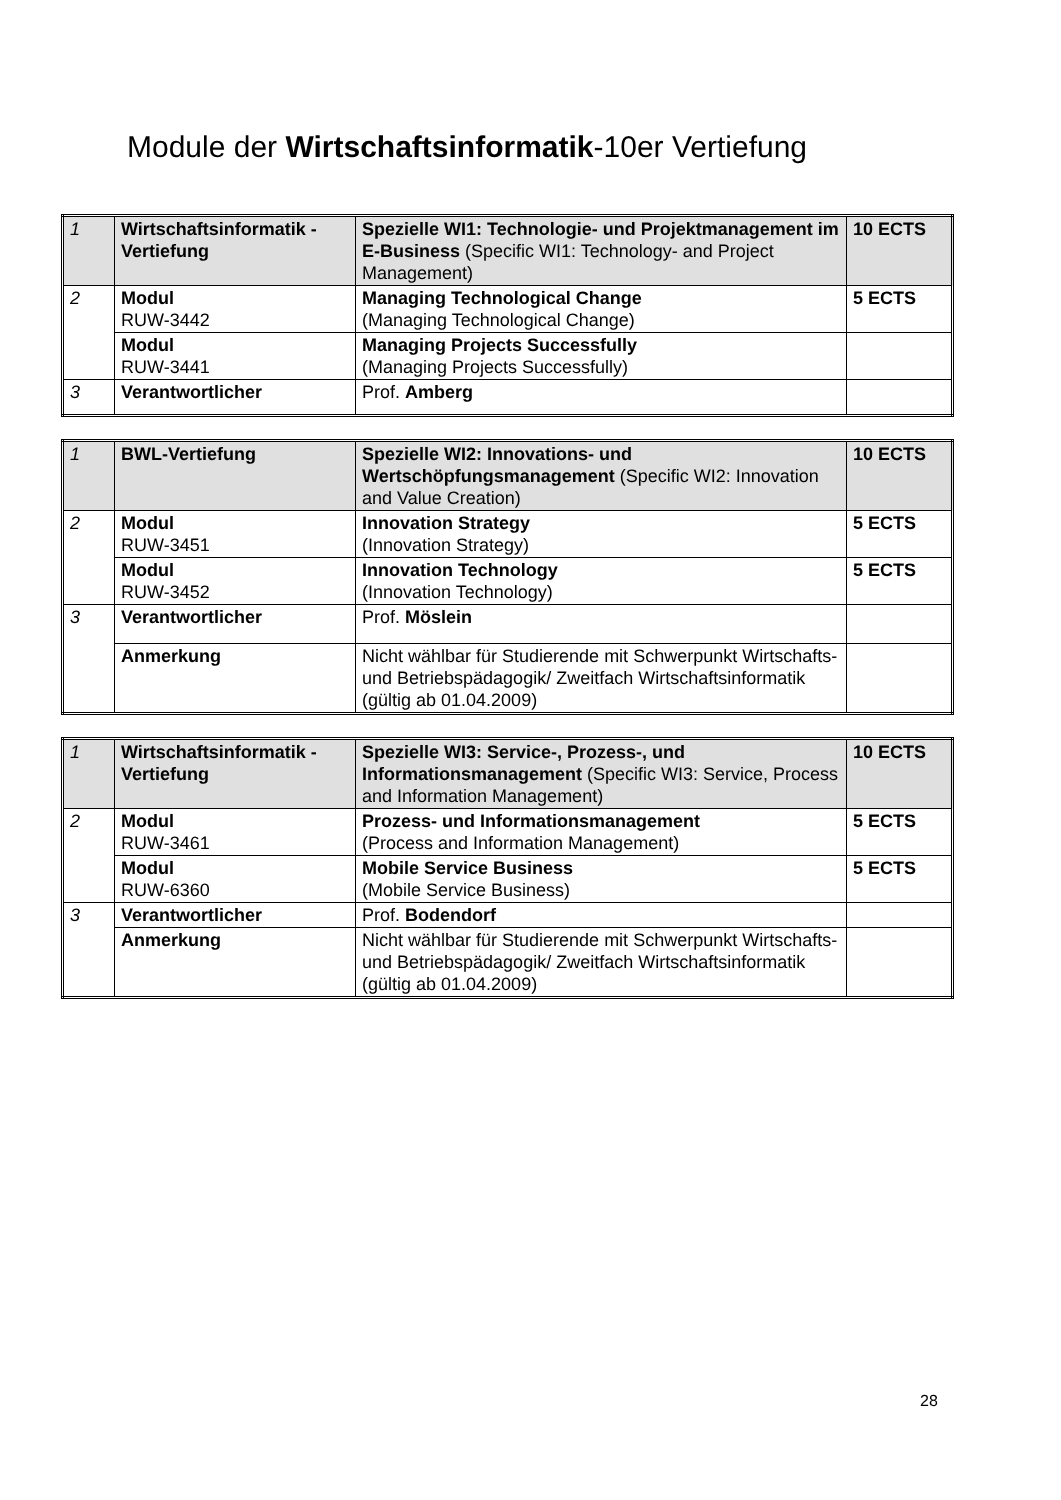Module der Wirtschaftsinformatik-10er Vertiefung
| 1 | Wirtschaftsinformatik - Vertiefung | Spezielle WI1: Technologie- und Projektmanagement im E-Business (Specific WI1: Technology- and Project Management) | 10 ECTS |
| 2 | Modul RUW-3442 | Managing Technological Change (Managing Technological Change) | 5 ECTS |
| | Modul RUW-3441 | Managing Projects Successfully (Managing Projects Successfully) | |
| 3 | Verantwortlicher | Prof. Amberg | |
| 1 | BWL-Vertiefung | Spezielle WI2: Innovations- und Wertschöpfungsmanagement (Specific WI2: Innovation and Value Creation) | 10 ECTS |
| 2 | Modul RUW-3451 | Innovation Strategy (Innovation Strategy) | 5 ECTS |
| | Modul RUW-3452 | Innovation Technology (Innovation Technology) | 5 ECTS |
| 3 | Verantwortlicher | Prof. Möslein | |
| | Anmerkung | Nicht wählbar für Studierende mit Schwerpunkt Wirtschafts- und Betriebspädagogik/ Zweitfach Wirtschaftsinformatik (gültig ab 01.04.2009) | |
| 1 | Wirtschaftsinformatik - Vertiefung | Spezielle WI3: Service-, Prozess-, und Informationsmanagement (Specific WI3: Service, Process and Information Management) | 10 ECTS |
| 2 | Modul RUW-3461 | Prozess- und Informationsmanagement (Process and Information Management) | 5 ECTS |
| | Modul RUW-6360 | Mobile Service Business (Mobile Service Business) | 5 ECTS |
| 3 | Verantwortlicher | Prof. Bodendorf | |
| | Anmerkung | Nicht wählbar für Studierende mit Schwerpunkt Wirtschafts- und Betriebspädagogik/ Zweitfach Wirtschaftsinformatik (gültig ab 01.04.2009) | |
28